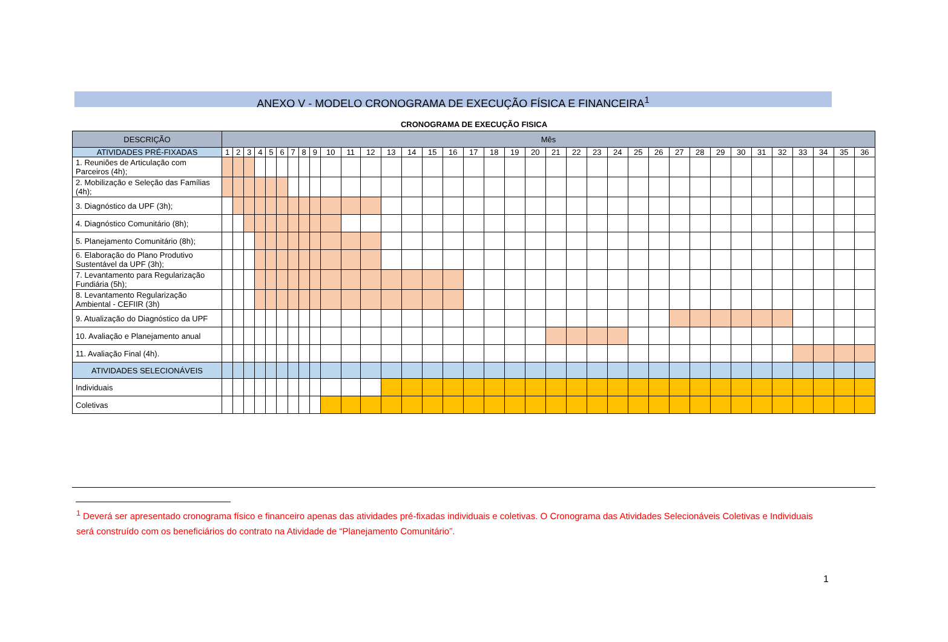ANEXO V - MODELO CRONOGRAMA DE EXECUÇÃO FÍSICA E FINANCEIRA<sup>1</sup>
CRONOGRAMA DE EXECUÇÃO FISICA
| DESCRIÇÃO | Mês | | | | | | | | | | | | | | | | | | | | | | | | | | | | | | | | | | | |
| --- | --- | --- | --- | --- | --- | --- | --- | --- | --- | --- | --- | --- | --- | --- | --- | --- | --- | --- | --- | --- | --- | --- | --- | --- | --- | --- | --- | --- | --- | --- | --- | --- | --- | --- | --- | --- |
| ATIVIDADES PRÉ-FIXADAS | 1 | 2 | 3 | 4 | 5 | 6 | 7 | 8 | 9 | 10 | 11 | 12 | 13 | 14 | 15 | 16 | 17 | 18 | 19 | 20 | 21 | 22 | 23 | 24 | 25 | 26 | 27 | 28 | 29 | 30 | 31 | 32 | 33 | 34 | 35 | 36 |
| 1. Reuniões de Articulação com Parceiros (4h); | | | | | | | | | | | | | | | | | | | | | | | | | | | | | | | | | | | | |
| 2. Mobilização e Seleção das Famílias (4h); | | | | | | | | | | | | | | | | | | | | | | | | | | | | | | | | | | | | |
| 3. Diagnóstico da UPF (3h); | | | | | | | | | | | | | | | | | | | | | | | | | | | | | | | | | | | | |
| 4. Diagnóstico Comunitário (8h); | | | | | | | | | | | | | | | | | | | | | | | | | | | | | | | | | | | | |
| 5. Planejamento Comunitário (8h); | | | | | | | | | | | | | | | | | | | | | | | | | | | | | | | | | | | | |
| 6. Elaboração do Plano Produtivo Sustentável da UPF (3h); | | | | | | | | | | | | | | | | | | | | | | | | | | | | | | | | | | | | |
| 7. Levantamento para Regularização Fundiária (5h); | | | | | | | | | | | | | | | | | | | | | | | | | | | | | | | | | | | | |
| 8. Levantamento Regularização Ambiental - CEFIIR (3h) | | | | | | | | | | | | | | | | | | | | | | | | | | | | | | | | | | | | |
| 9. Atualização do Diagnóstico da UPF | | | | | | | | | | | | | | | | | | | | | | | | | | | | | | | | | | | | |
| 10. Avaliação e Planejamento anual | | | | | | | | | | | | | | | | | | | | | | | | | | | | | | | | | | | | |
| 11. Avaliação Final (4h). | | | | | | | | | | | | | | | | | | | | | | | | | | | | | | | | | | | | |
| ATIVIDADES SELECIONÁVEIS | | | | | | | | | | | | | | | | | | | | | | | | | | | | | | | | | | | | |
| Individuais | | | | | | | | | | | | | | | | | | | | | | | | | | | | | | | | | | | | |
| Coletivas | | | | | | | | | | | | | | | | | | | | | | | | | | | | | | | | | | | | |
<sup>1</sup> Deverá ser apresentado cronograma físico e financeiro apenas das atividades pré-fixadas individuais e coletivas. O Cronograma das Atividades Selecionáveis Coletivas e Individuais será construído com os beneficiários do contrato na Atividade de “Planejamento Comunitário”.
1